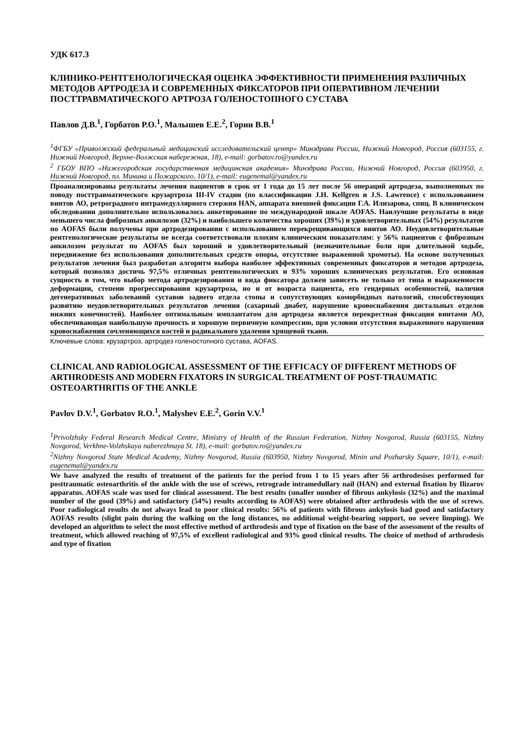УДК 617.3
КЛИНИКО-РЕНТГЕНОЛОГИЧЕСКАЯ ОЦЕНКА ЭФФЕКТИВНОСТИ ПРИМЕНЕНИЯ РАЗЛИЧНЫХ МЕТОДОВ АРТРОДЕЗА И СОВРЕМЕННЫХ ФИКСАТОРОВ ПРИ ОПЕРАТИВНОМ ЛЕЧЕНИИ ПОСТТРАВМАТИЧЕСКОГО АРТРОЗА ГОЛЕНОСТОПНОГО СУСТАВА
Павлов Д.В.<sup>1</sup>, Горбатов Р.О.<sup>1</sup>, Малышев Е.Е.<sup>2</sup>, Горин В.В.<sup>1</sup>
<sup>1</sup> ФГБУ «Приволжский федеральный медицинский исследовательский центр» Минздрава России, Нижний Новгород, Россия (603155, г. Нижний Новгород, Верхне-Волжская набережная, 18), e-mail: gorbatov.ro@yandex.ru
<sup>2</sup> ГБОУ ВПО «Нижегородская государственная медицинская академия» Минздрава России, Нижний Новгород, Россия (603950, г. Нижний Новгород, пл. Минина и Пожарского, 10/1), e-mail: eugenemal@yandex.ru
Проанализированы результаты лечения пациентов в срок от 1 года до 15 лет после 56 операций артродеза, выполненных по поводу посттравматического крузартроза III-IV стадии (по классификации J.H. Kellgren и J.S. Lawrence) с использованием винтов АО, ретроградного интрамедуллярного стержня HAN, аппарата внешней фиксации Г.А. Илизарова, спиц. В клиническом обследовании дополнительно использовалось анкетирование по международной шкале AOFAS. Наилучшие результаты в виде меньшего числа фиброзных анкилозов (32%) и наибольшего количества хороших (39%) и удовлетворительных (54%) результатов по AOFAS были получены при артродезировании с использованием перекрещивающихся винтов АО. Неудовлетворительные рентгенологические результаты не всегда соответствовали плохим клиническим показателям: у 56% пациентов с фиброзным анкилозом результат по AOFAS был хороший и удовлетворительный (незначительные боли при длительной ходьбе, передвижение без использования дополнительных средств опоры, отсутствие выраженной хромоты). На основе полученных результатов лечения был разработан алгоритм выбора наиболее эффективных современных фиксаторов и методов артродеза, который позволил достичь 97,5% отличных рентгенологических и 93% хороших клинических результатов. Его основная сущность в том, что выбор метода артродезирования и вида фиксатора должен зависеть не только от типа и выраженности деформации, степени прогрессирования крузартроза, но и от возраста пациента, его гендерных особенностей, наличия дегенеративных заболеваний суставов заднего отдела стопы и сопутствующих коморбидных патологий, способствующих развитию неудовлетворительных результатов лечения (сахарный диабет, нарушение кровоснабжения дистальных отделов нижних конечностей). Наиболее оптимальным имплантатом для артродеза является перекрестная фиксация винтами АО, обеспечивающая наибольшую прочность и хорошую первичную компрессию, при условии отсутствия выраженного нарушения кровоснабжения сочленяющихся костей и радикального удаления хрящевой ткани.
Ключевые слова: крузартроз, артродез голеностопного сустава, AOFAS.
CLINICAL AND RADIOLOGICAL ASSESSMENT OF THE EFFICACY OF DIFFERENT METHODS OF ARTHRODESIS AND MODERN FIXATORS IN SURGICAL TREATMENT OF POST-TRAUMATIC OSTEOARTHRITIS OF THE ANKLE
Pavlov D.V.<sup>1</sup>, Gorbatov R.O.<sup>1</sup>, Malyshev E.E.<sup>2</sup>, Gorin V.V.<sup>1</sup>
<sup>1</sup> Privolzhsky Federal Research Medical Centre, Ministry of Health of the Russian Federation, Nizhny Novgorod, Russia (603155, Nizhny Novgorod, Verkhne-Volzhskaya naberezhnaya St. 18), e-mail: gorbatov.ro@yandex.ru
<sup>2</sup> Nizhny Novgorod State Medical Academy, Nizhny Novgorod, Russia (603950, Nizhny Novgorod, Minin and Pozharsky Square, 10/1), e-mail: eugenemal@yandex.ru
We have analyzed the results of treatment of the patients for the period from 1 to 15 years after 56 arthrodesises performed for posttraumatic osteoarthritis of the ankle with the use of screws, retrograde intramedullary nail (HAN) and external fixation by Ilizarov apparatus. AOFAS scale was used for clinical assessment. The best results (smaller number of fibrous ankylosis (32%) and the maximal number of the good (39%) and satisfactory (54%) results according to AOFAS) were obtained after arthrodesis with the use of screws. Poor radiological results do not always lead to poor clinical results: 56% of patients with fibrous ankylosis had good and satisfactory AOFAS results (slight pain during the walking on the long distances, no additional weight-bearing support, no severe limping). We developed an algorithm to select the most effective method of arthrodesis and type of fixation on the base of the assessment of the results of treatment, which allowed reaching of 97,5% of excellent radiological and 93% good clinical results. The choice of method of arthrodesis and type of fixation